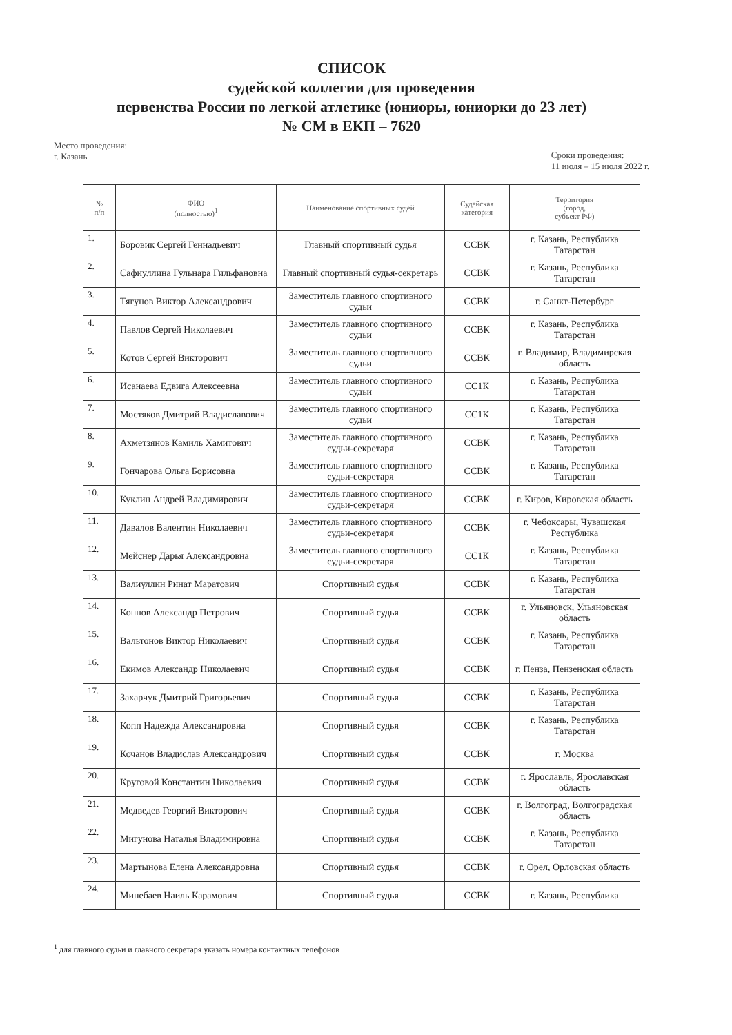СПИСОК
судейской коллегии для проведения
первенства России по легкой атлетике (юниоры, юниорки до 23 лет)
№ СМ в ЕКП – 7620
Место проведения:
г. Казань
Сроки проведения:
11 июля – 15 июля 2022 г.
| № п/п | ФИО (полностью)<sup>1</sup> | Наименование спортивных судей | Судейская категория | Территория (город, субъект РФ) |
| --- | --- | --- | --- | --- |
| 1. | Боровик Сергей Геннадьевич | Главный спортивный судья | ССВК | г. Казань, Республика Татарстан |
| 2. | Сафиуллина Гульнара Гильфановна | Главный спортивный судья-секретарь | ССВК | г. Казань, Республика Татарстан |
| 3. | Тягунов Виктор Александрович | Заместитель главного спортивного судьи | ССВК | г. Санкт-Петербург |
| 4. | Павлов Сергей Николаевич | Заместитель главного спортивного судьи | ССВК | г. Казань, Республика Татарстан |
| 5. | Котов Сергей Викторович | Заместитель главного спортивного судьи | ССВК | г. Владимир, Владимирская область |
| 6. | Исанаева Едвига Алексеевна | Заместитель главного спортивного судьи | СС1К | г. Казань, Республика Татарстан |
| 7. | Мостяков Дмитрий Владиславович | Заместитель главного спортивного судьи | СС1К | г. Казань, Республика Татарстан |
| 8. | Ахметзянов Камиль Хамитович | Заместитель главного спортивного судьи-секретаря | ССВК | г. Казань, Республика Татарстан |
| 9. | Гончарова Ольга Борисовна | Заместитель главного спортивного судьи-секретаря | ССВК | г. Казань, Республика Татарстан |
| 10. | Куклин Андрей Владимирович | Заместитель главного спортивного судьи-секретаря | ССВК | г. Киров, Кировская область |
| 11. | Давалов Валентин Николаевич | Заместитель главного спортивного судьи-секретаря | ССВК | г. Чебоксары, Чувашская Республика |
| 12. | Мейснер Дарья Александровна | Заместитель главного спортивного судьи-секретаря | СС1К | г. Казань, Республика Татарстан |
| 13. | Валиуллин Ринат Маратович | Спортивный судья | ССВК | г. Казань, Республика Татарстан |
| 14. | Коннов Александр Петрович | Спортивный судья | ССВК | г. Ульяновск, Ульяновская область |
| 15. | Вальтонов Виктор Николаевич | Спортивный судья | ССВК | г. Казань, Республика Татарстан |
| 16. | Екимов Александр Николаевич | Спортивный судья | ССВК | г. Пенза, Пензенская область |
| 17. | Захарчук Дмитрий Григорьевич | Спортивный судья | ССВК | г. Казань, Республика Татарстан |
| 18. | Копп Надежда Александровна | Спортивный судья | ССВК | г. Казань, Республика Татарстан |
| 19. | Кочанов Владислав Александрович | Спортивный судья | ССВК | г. Москва |
| 20. | Круговой Константин Николаевич | Спортивный судья | ССВК | г. Ярославль, Ярославская область |
| 21. | Медведев Георгий Викторович | Спортивный судья | ССВК | г. Волгоград, Волгоградская область |
| 22. | Мигунова Наталья Владимировна | Спортивный судья | ССВК | г. Казань, Республика Татарстан |
| 23. | Мартынова Елена Александровна | Спортивный судья | ССВК | г. Орел, Орловская область |
| 24. | Минебаев Наиль Карамович | Спортивный судья | ССВК | г. Казань, Республика |
<sup>1</sup> для главного судьи и главного секретаря указать номера контактных телефонов